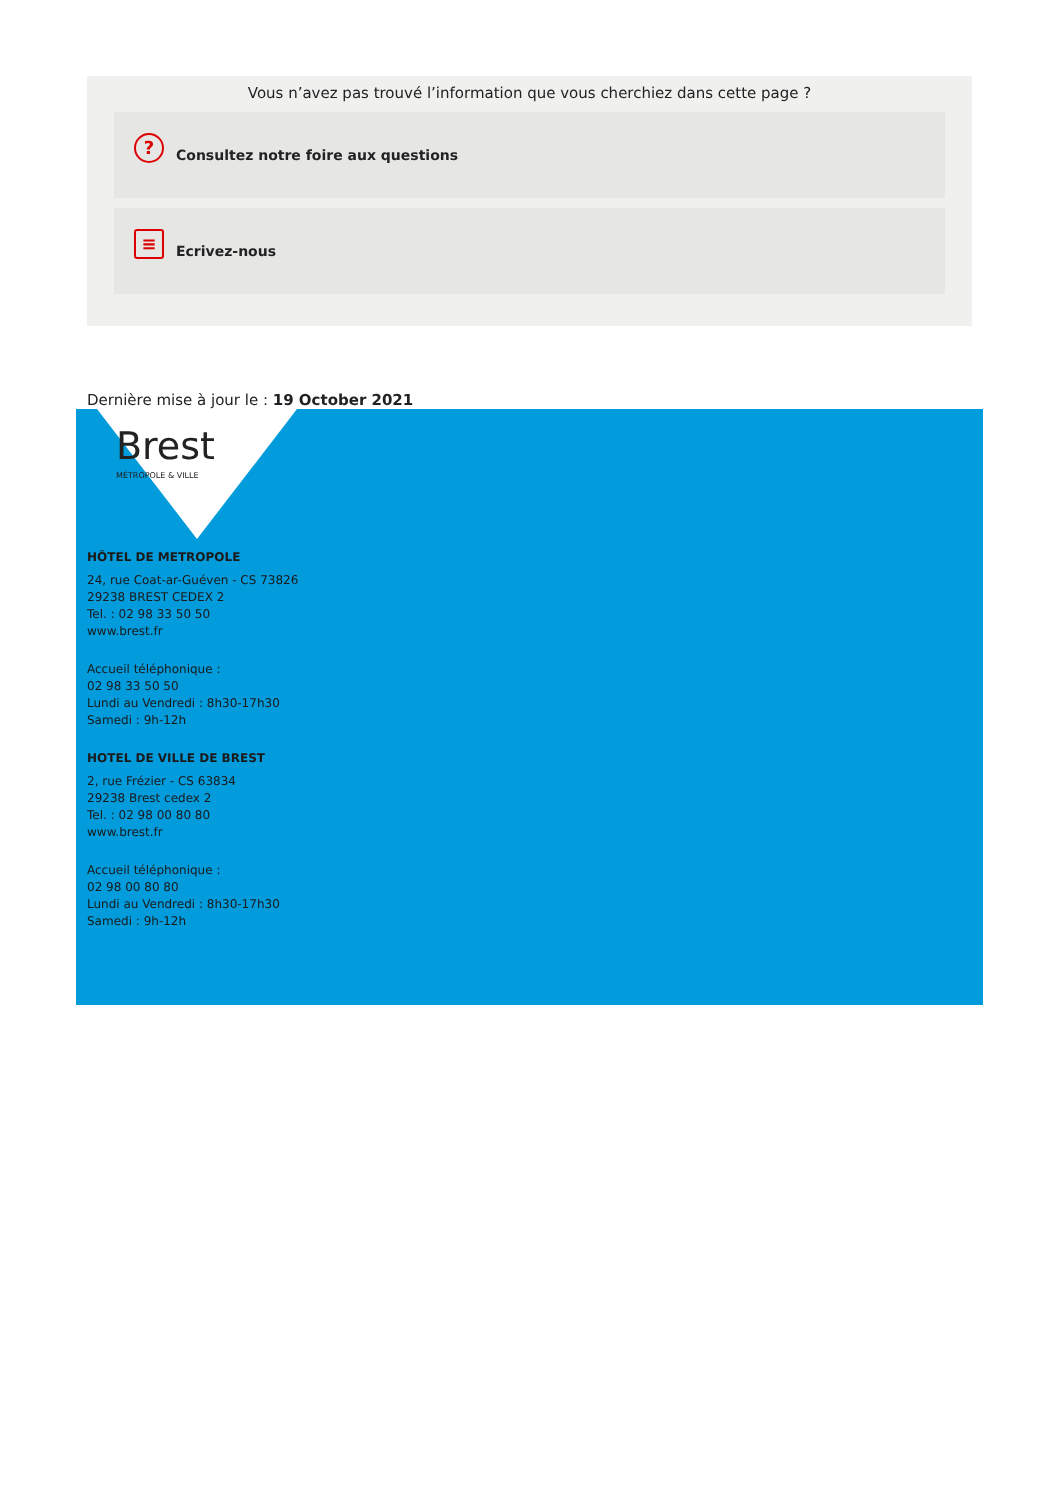Vous n’avez pas trouvé l’information que vous cherchiez dans cette page ?
? Consultez notre foire aux questions
≡ Ecrivez-nous
Dernière mise à jour le : 19 October 2021
Brest
MÉTROPOLE & VILLE
HÔTEL DE METROPOLE
24, rue Coat-ar-Guéven - CS 73826
29238 BREST CEDEX 2
Tel. : 02 98 33 50 50
www.brest.fr
Accueil téléphonique :
02 98 33 50 50
Lundi au Vendredi : 8h30-17h30
Samedi : 9h-12h
HOTEL DE VILLE DE BREST
2, rue Frézier - CS 63834
29238 Brest cedex 2
Tel. : 02 98 00 80 80
www.brest.fr
Accueil téléphonique :
02 98 00 80 80
Lundi au Vendredi : 8h30-17h30
Samedi : 9h-12h